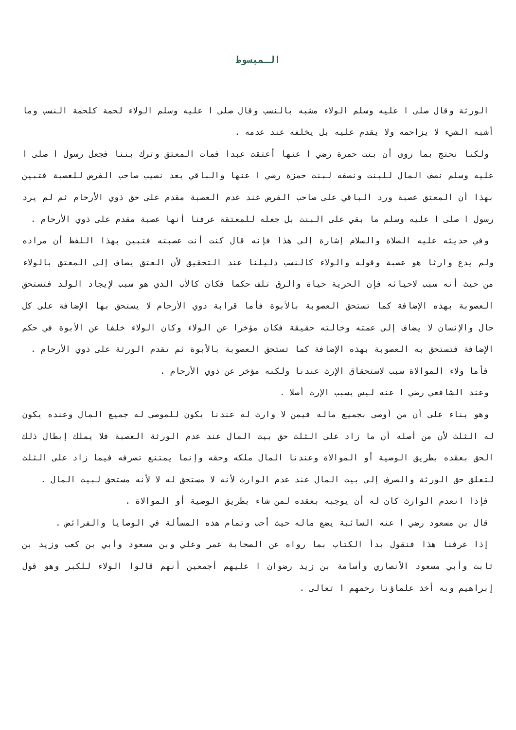الـمبسوط
الورثة وقال صلى ا عليه وسلم الولاء مشبه بالنسب وقال صلى ا عليه وسلم الولاء لحمة كلحمة النسب وما أشبه الشيء لا يزاحمه ولا يقدم عليه بل يخلفه عند عدمه .
ولكنا نحتج بما روى أن بنت حمزة رضي ا عنها أعتقت عبدا فمات المعتق وترك بنتا فجعل رسول ا صلى ا عليه وسلم نصف المال للبنت ونصفه لبنت حمزة رضي ا عنها والباقي بعد نصيب صاحب الفرض للعصبة فتبين بهذا أن المعتق عصبة ورد الباقي على صاحب الفرض عند عدم العصبة مقدم على حق ذوي الأرحام ثم لم يرد رسول ا صلى ا عليه وسلم ما بقي على البنت بل جعله للمعتقة عرفنا أنها عصبة مقدم على ذوي الأرحام .
وفي حديثه عليه الصلاة والسلام إشارة إلى هذا فإنه قال كنت أنت عصبته فتبين بهذا اللفظ أن مراده ولم يدع وارثا هو عصبة وقوله والولاء كالنسب دليلنا عند التحقيق لأن العتق يضاف إلى المعتق بالولاء من حيث أنه سبب لاحيائه فإن الحرية حياة والرق تلف حكما فكان كالأب الذي هو سبب لإيجاد الولد فتستحق العصوبة بهذه الإضافة كما تستحق العصوبة بالأبوة فأما قرابة ذوي الأرحام لا يستحق بها الإضافة على كل حال والإنسان لا يضاف إلى عمته وخالته حقيقة فكان مؤخرا عن الولاء وكان الولاء خلفا عن الأبوة في حكم الإضافة فتستحق به العصوبة بهذه الإضافة كما تستحق العصوبة بالأبوة ثم تقدم الورثة على ذوي الأرحام .
فأما ولاء الموالاة سبب لاستحقاق الإرث عندنا ولكنه مؤخر عن ذوي الأرحام .
وعند الشافعي رضي ا عنه ليس بسبب الإرث أصلا .
وهو بناء على أن من أوصى بجميع ماله فيمن لا وارث له عندنا يكون للموصى له جميع المال وعنده يكون له الثلث لأن من أصله أن ما زاد على الثلث حق بيت المال عند عدم الورثة العصبة فلا يملك إبطال ذلك الحق بعقده بطريق الوصية أو الموالاة وعندنا المال ملكه وحقه وإنما يمتنع تصرفه فيما زاد على الثلث لتعلق حق الورثة والصرف إلى بيت المال عند عدم الوارث لأنه لا مستحق له لا لأنه مستحق لبيت المال .
فإذا انعدم الوارث كان له أن يوجبه بعقده لمن شاء بطريق الوصية أو الموالاة .
قال بن مسعود رضي ا عنه السائبة يضع ماله حيث أحب وتمام هذه المسألة في الوصايا والفرائض .
إذا عرفنا هذا فنقول بدأ الكتاب بما رواه عن الصحابة عمر وعلي وبن مسعود وأبي بن كعب وزيد بن ثابت وأبي مسعود الأنصاري وأسامة بن زيد رضوان ا عليهم أجمعين أنهم قالوا الولاء للكبر وهو قول إبراهيم وبه أخذ علماؤنا رحمهم ا تعالى .